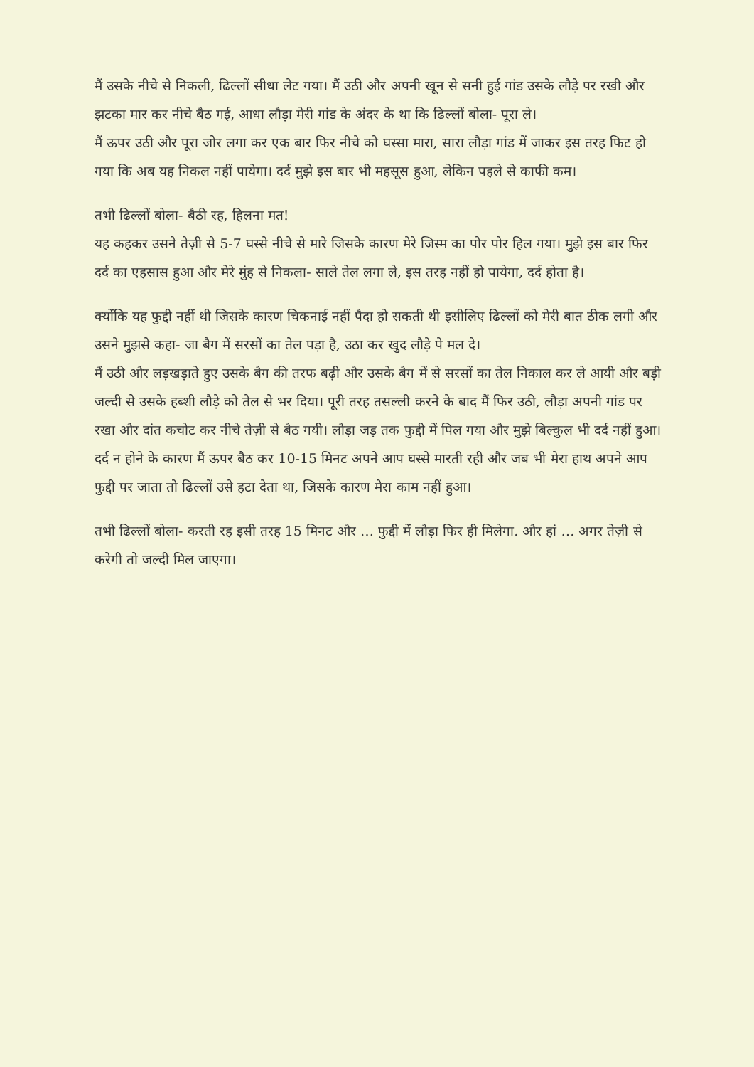मैं उसके नीचे से निकली, ढिल्लों सीधा लेट गया। मैं उठी और अपनी खून से सनी हुई गांड उसके लौड़े पर रखी और झटका मार कर नीचे बैठ गई, आधा लौड़ा मेरी गांड के अंदर के था कि ढिल्लों बोला- पूरा ले।
मैं ऊपर उठी और पूरा जोर लगा कर एक बार फिर नीचे को घस्सा मारा, सारा लौड़ा गांड में जाकर इस तरह फिट हो गया कि अब यह निकल नहीं पायेगा। दर्द मुझे इस बार भी महसूस हुआ, लेकिन पहले से काफी कम।
तभी ढिल्लों बोला- बैठी रह, हिलना मत!
यह कहकर उसने तेज़ी से 5-7 घस्से नीचे से मारे जिसके कारण मेरे जिस्म का पोर पोर हिल गया। मुझे इस बार फिर दर्द का एहसास हुआ और मेरे मुंह से निकला- साले तेल लगा ले, इस तरह नहीं हो पायेगा, दर्द होता है।
क्योंकि यह फुद्दी नहीं थी जिसके कारण चिकनाई नहीं पैदा हो सकती थी इसीलिए ढिल्लों को मेरी बात ठीक लगी और उसने मुझसे कहा- जा बैग में सरसों का तेल पड़ा है, उठा कर खुद लौड़े पे मल दे।
मैं उठी और लड़खड़ाते हुए उसके बैग की तरफ बढ़ी और उसके बैग में से सरसों का तेल निकाल कर ले आयी और बड़ी जल्दी से उसके हब्शी लौड़े को तेल से भर दिया। पूरी तरह तसल्ली करने के बाद मैं फिर उठी, लौड़ा अपनी गांड पर रखा और दांत कचोट कर नीचे तेज़ी से बैठ गयी। लौड़ा जड़ तक फुद्दी में पिल गया और मुझे बिल्कुल भी दर्द नहीं हुआ। दर्द न होने के कारण मैं ऊपर बैठ कर 10-15 मिनट अपने आप घस्से मारती रही और जब भी मेरा हाथ अपने आप फुद्दी पर जाता तो ढिल्लों उसे हटा देता था, जिसके कारण मेरा काम नहीं हुआ।
तभी ढिल्लों बोला- करती रह इसी तरह 15 मिनट और … फुद्दी में लौड़ा फिर ही मिलेगा. और हां … अगर तेज़ी से करेगी तो जल्दी मिल जाएगा।